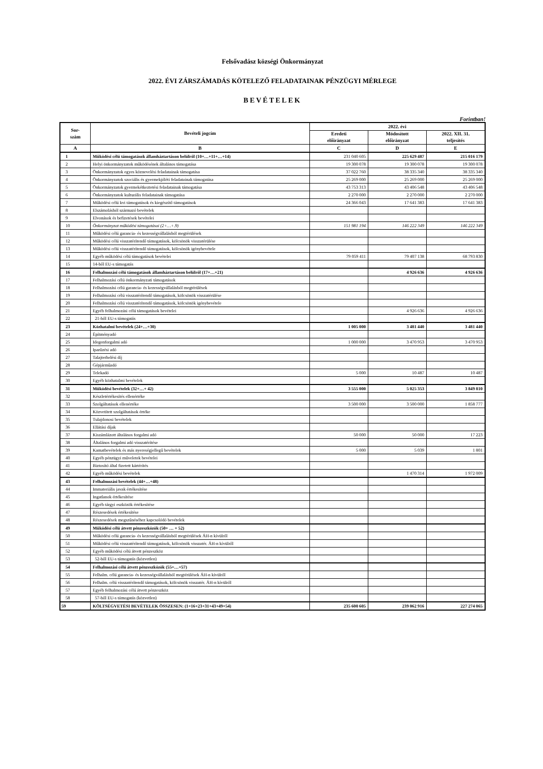Felsővadász községi Önkormányzat
2022. ÉVI ZÁRSZÁMADÁS KÖTELEZŐ FELADATAINAK PÉNZÜGYI MÉRLEGE
BEVÉTELEK
Forintban!
| Sor- szám | Bevételi jogcím | 2022. évi | | |
| --- | --- | --- | --- | --- |
| | | Eredeti előirányzat | Módosított előirányzat | 2022. XII. 31. teljesítés |
| A | B | C | D | E |
| 1 | Működési célú támogatások államháztartáson belülről (10+…+11+…+14) | 231 040 605 | 225 629 487 | 215 016 179 |
| 2 | Helyi önkormányzatok működésének általános támogatása | 19 300 078 | 19 300 078 | 19 300 078 |
| 3 | Önkormányzatok egyes köznevelési feladatainak támogatása | 37 022 760 | 38 335 340 | 38 335 340 |
| 4 | Önkormányzatok szociális és gyermekjóléti feladatainak támogatása | 25 269 000 | 25 269 000 | 25 269 000 |
| 5 | Önkormányzatok gyermekétkeztetési feladatainak támogatása | 43 753 313 | 43 406 548 | 43 406 548 |
| 6 | Önkormányzatok kulturális feladatainak támogatása | 2 270 000 | 2 270 000 | 2 270 000 |
| 7 | Működési célú kvi támogatások és kiegészítő támogatások | 24 366 043 | 17 641 383 | 17 641 383 |
| 8 | Elszámolásból származó bevételek | | | |
| 9 | Elvonások és befizetések bevételei | | | |
| 10 | Önkormányzat működési támogatásai (2+…+.9) | 151 981 194 | 146 222 349 | 146 222 349 |
| 11 | Működési célú garancia- és kezességvállalásból megtérülések | | | |
| 12 | Működési célú visszatérítendő támogatások, kölcsönök visszatérülése | | | |
| 13 | Működési célú visszatérítendő támogatások, kölcsönök igénybevétele | | | |
| 14 | Egyéb működési célú támogatások bevételei | 79 059 411 | 79 407 138 | 68 793 830 |
| 15 | 14-ből EU-s támogatás | | | |
| 16 | Felhalmozási célú támogatások államháztartáson belülről (17+…+21) | | 4 926 636 | 4 926 636 |
| 17 | Felhalmozási célú önkormányzati támogatások | | | |
| 18 | Felhalmozási célú garancia- és kezességvállalásból megtérülések | | | |
| 19 | Felhalmozási célú visszatérítendő támogatások, kölcsönök visszatérülése | | | |
| 20 | Felhalmozási célú visszatérítendő támogatások, kölcsönök igénybevétele | | | |
| 21 | Egyéb felhalmozási célú támogatások bevételei | | 4 926 636 | 4 926 636 |
| 22 | 21-ből EU-s támogatás | | | |
| 23 | Közhatalmi bevételek (24+…+30) | 1 005 000 | 3 481 440 | 3 481 440 |
| 24 | Építményadó | | | |
| 25 | Idegenforgalmi adó | 1 000 000 | 3 470 953 | 3 470 953 |
| 26 | Iparűzési adó | | | |
| 27 | Talajterhelési díj | | | |
| 28 | Gépjárműadó | | | |
| 29 | Telekadó | 5 000 | 10 487 | 10 487 |
| 30 | Egyéb közhatalmi bevételek | | | |
| 31 | Működési bevételek (32+…+ 42) | 3 555 000 | 5 025 353 | 3 849 810 |
| 32 | Készletértékesítés ellenértéke | | | |
| 33 | Szolgáltatások ellenértéke | 3 500 000 | 3 500 000 | 1 858 777 |
| 34 | Közvetített szolgáltatások értéke | | | |
| 35 | Tulajdonosi bevételek | | | |
| 36 | Ellátási díjak | | | |
| 37 | Kiszámlázott általános forgalmi adó | 50 000 | 50 000 | 17 223 |
| 38 | Általános forgalmi adó visszatérítése | | | |
| 39 | Kamatbevételek és más nyereségjellegű bevételek | 5 000 | 5 039 | 1 801 |
| 40 | Egyéb pénzügyi műveletek bevételei | | | |
| 41 | Biztosító által fizetett kártérítés | | | |
| 42 | Egyéb működési bevételek | | 1 470 314 | 1 972 009 |
| 43 | Felhalmozási bevételek (44+…+48) | | | |
| 44 | Immateriális javak értékesítése | | | |
| 45 | Ingatlanok értékesítése | | | |
| 46 | Egyéb tárgyi eszközök értékesítése | | | |
| 47 | Részesedések értékesítése | | | |
| 48 | Részesedések megszűnéséhez kapcsolódó bevételek | | | |
| 49 | Működési célú átvett pénzeszközök (50+ … + 52) | | | |
| 50 | Működési célú garancia- és kezességvállalásból megtérülések ÁH-n kívülről | | | |
| 51 | Működési célú visszatérítendő támogatások, kölcsönök visszatér. ÁH-n kívülről | | | |
| 52 | Egyéb működési célú átvett pénzeszköz | | | |
| 53 | 52-ből EU-s támogatás (közvetlen) | | | |
| 54 | Felhalmozási célú átvett pénzeszközök (55+…+57) | | | |
| 55 | Felhalm. célú garancia- és kezességvállalásból megtérülések ÁH-n kívülről | | | |
| 56 | Felhalm. célú visszatérítendő támogatások, kölcsönök visszatér. ÁH-n kívülről | | | |
| 57 | Egyéb felhalmozási célú átvett pénzeszköz | | | |
| 58 | 57-ből EU-s támogatás (közvetlen) | | | |
| 59 | KÖLTSÉGVETÉSI BEVÉTELEK ÖSSZESEN: (1+16+23+31+43+49+54) | 235 600 605 | 239 062 916 | 227 274 065 |